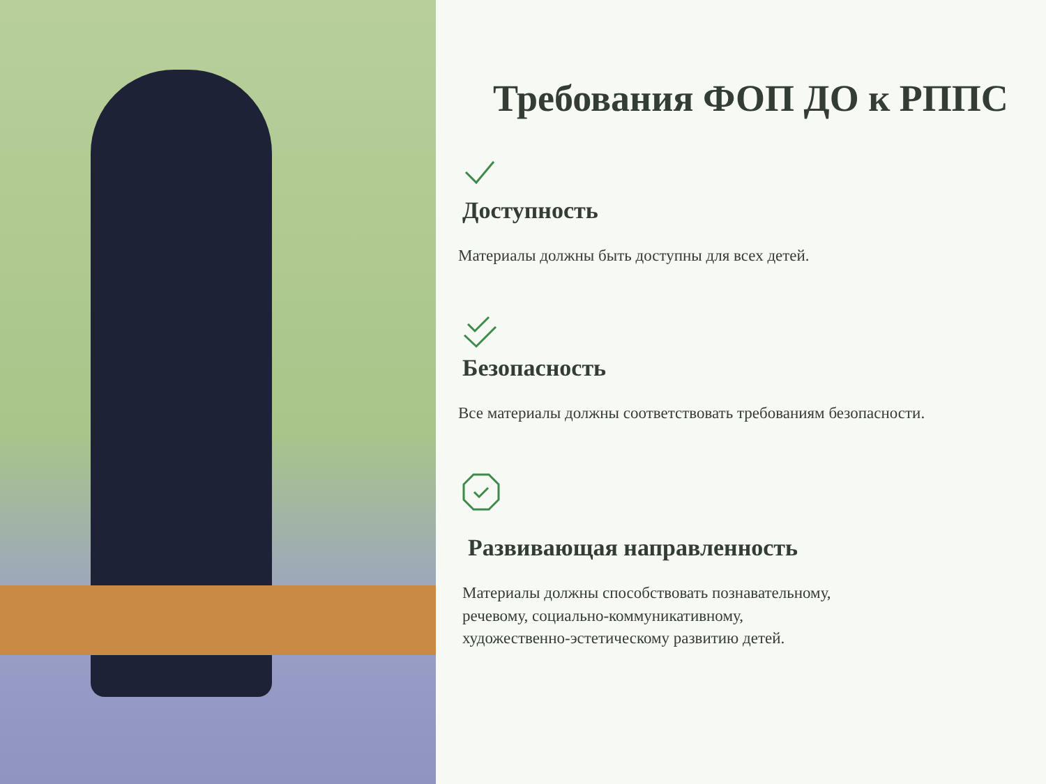Требования ФОП ДО к РППС
Доступность
Материалы должны быть доступны для всех детей.
Безопасность
Все материалы должны соответствовать требованиям безопасности.
Развивающая направленность
Материалы должны способствовать познавательному,
речевому, социально-коммуникативному,
художественно-эстетическому развитию детей.